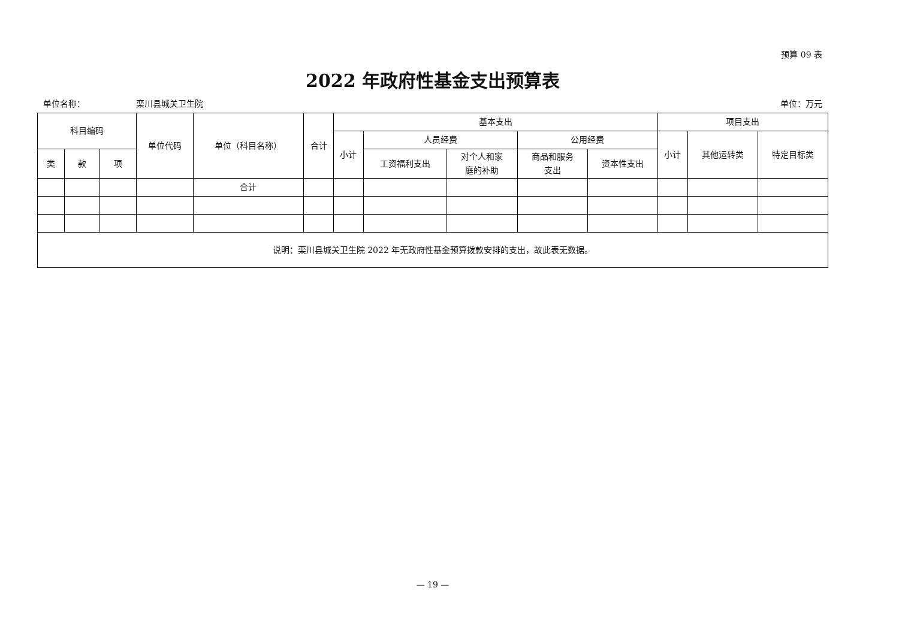预算 09 表
2022 年政府性基金支出预算表
单位名称： 栾川县城关卫生院 单位：万元
| 科目编码 | | | 单位代码 | 单位（科目名称） | 合计 | 基本支出 | | | | | 项目支出 | | |
| --- | --- | --- | --- | --- | --- | --- | --- | --- | --- | --- | --- | --- | --- |
| | | | | | | 小计 | 人员经费 | | 公用经费 | | 小计 | 其他运转类 | 特定目标类 |
| 类 | 款 | 项 | | | | | 工资福利支出 | 对个人和家 庭的补助 | 商品和服务 支出 | 资本性支出 | | | |
| | | | | 合计 | | | | | | | | | |
| 说明：栾川县城关卫生院 2022 年无政府性基金预算拨款安排的支出，故此表无数据。 | | | | | | | | | | | | | |
— 19 —